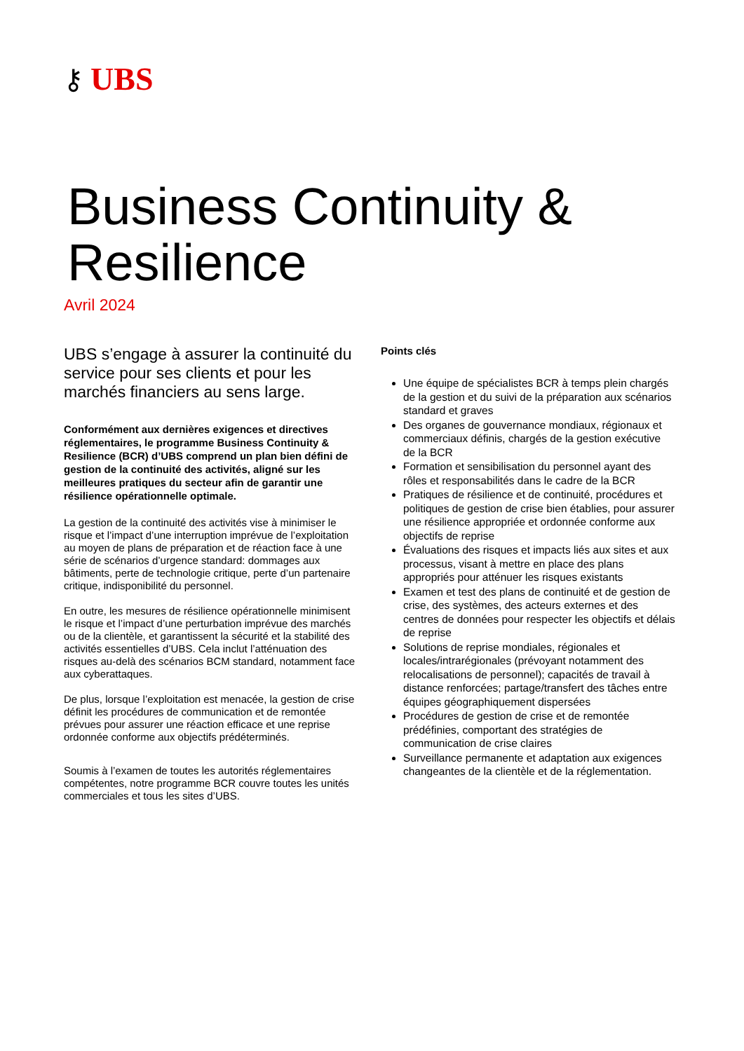⚷ UBS
Business Continuity &
Resilience
Avril 2024
UBS s’engage à assurer la continuité du service pour ses clients et pour les marchés financiers au sens large.
Conformément aux dernières exigences et directives réglementaires, le programme Business Continuity & Resilience (BCR) d’UBS comprend un plan bien défini de gestion de la continuité des activités, aligné sur les meilleures pratiques du secteur afin de garantir une résilience opérationnelle optimale.
La gestion de la continuité des activités vise à minimiser le risque et l’impact d’une interruption imprévue de l’exploitation au moyen de plans de préparation et de réaction face à une série de scénarios d’urgence standard: dommages aux bâtiments, perte de technologie critique, perte d’un partenaire critique, indisponibilité du personnel.
En outre, les mesures de résilience opérationnelle minimisent le risque et l’impact d’une perturbation imprévue des marchés ou de la clientèle, et garantissent la sécurité et la stabilité des activités essentielles d’UBS. Cela inclut l’atténuation des risques au-delà des scénarios BCM standard, notamment face aux cyberattaques.
De plus, lorsque l’exploitation est menacée, la gestion de crise définit les procédures de communication et de remontée prévues pour assurer une réaction efficace et une reprise ordonnée conforme aux objectifs prédéterminés.
Soumis à l’examen de toutes les autorités réglementaires compétentes, notre programme BCR couvre toutes les unités commerciales et tous les sites d’UBS.
Points clés
Une équipe de spécialistes BCR à temps plein chargés de la gestion et du suivi de la préparation aux scénarios standard et graves
Des organes de gouvernance mondiaux, régionaux et commerciaux définis, chargés de la gestion exécutive de la BCR
Formation et sensibilisation du personnel ayant des rôles et responsabilités dans le cadre de la BCR
Pratiques de résilience et de continuité, procédures et politiques de gestion de crise bien établies, pour assurer une résilience appropriée et ordonnée conforme aux objectifs de reprise
Évaluations des risques et impacts liés aux sites et aux processus, visant à mettre en place des plans appropriés pour atténuer les risques existants
Examen et test des plans de continuité et de gestion de crise, des systèmes, des acteurs externes et des centres de données pour respecter les objectifs et délais de reprise
Solutions de reprise mondiales, régionales et locales/intrarégionales (prévoyant notamment des relocalisations de personnel); capacités de travail à distance renforcées; partage/transfert des tâches entre équipes géographiquement dispersées
Procédures de gestion de crise et de remontée prédéfinies, comportant des stratégies de communication de crise claires
Surveillance permanente et adaptation aux exigences changeantes de la clientèle et de la réglementation.